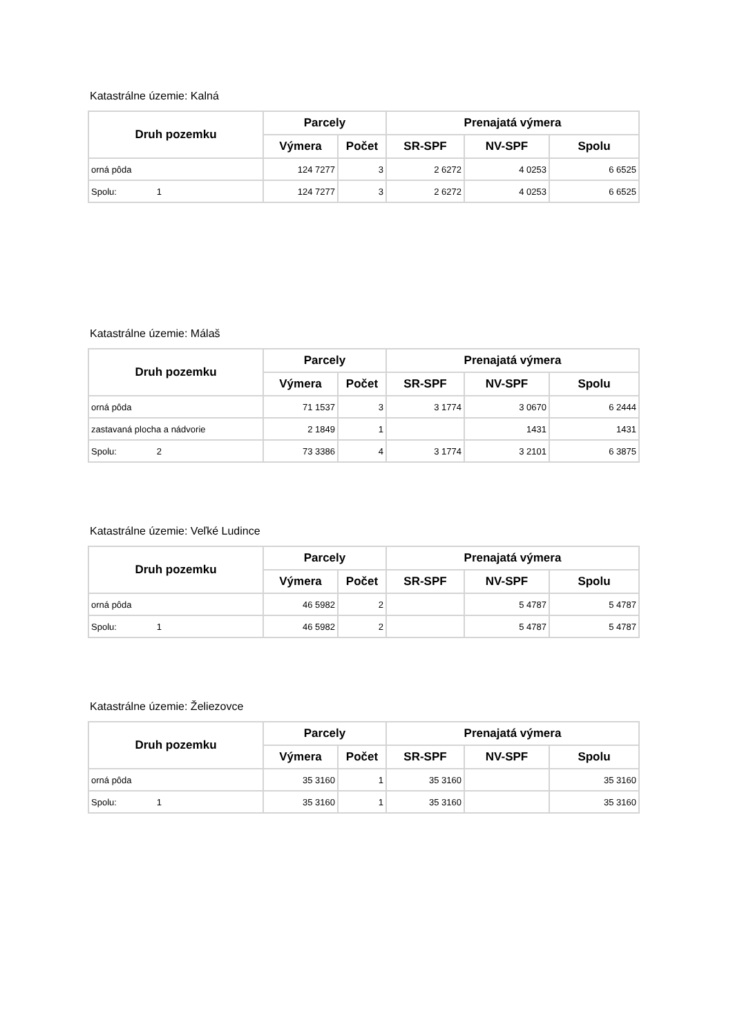Katastrálne územie: Kalná
| Druh pozemku | Parcely | | Prenajatá výmera | | |
| --- | --- | --- | --- | --- | --- |
| | Výmera | Počet | SR-SPF | NV-SPF | Spolu |
| orná pôda | 124 7277 | 3 | 2 6272 | 4 0253 | 6 6525 |
| Spolu: 1 | 124 7277 | 3 | 2 6272 | 4 0253 | 6 6525 |
Katastrálne územie: Málaš
| Druh pozemku | Parcely | | Prenajatá výmera | | |
| --- | --- | --- | --- | --- | --- |
| | Výmera | Počet | SR-SPF | NV-SPF | Spolu |
| orná pôda | 71 1537 | 3 | 3 1774 | 3 0670 | 6 2444 |
| zastavaná plocha a nádvorie | 2 1849 | 1 | | 1431 | 1431 |
| Spolu: 2 | 73 3386 | 4 | 3 1774 | 3 2101 | 6 3875 |
Katastrálne územie: Veľké Ludince
| Druh pozemku | Parcely | | Prenajatá výmera | | |
| --- | --- | --- | --- | --- | --- |
| | Výmera | Počet | SR-SPF | NV-SPF | Spolu |
| orná pôda | 46 5982 | 2 | | 5 4787 | 5 4787 |
| Spolu: 1 | 46 5982 | 2 | | 5 4787 | 5 4787 |
Katastrálne územie: Želiezovce
| Druh pozemku | Parcely | | Prenajatá výmera | | |
| --- | --- | --- | --- | --- | --- |
| | Výmera | Počet | SR-SPF | NV-SPF | Spolu |
| orná pôda | 35 3160 | 1 | 35 3160 | | 35 3160 |
| Spolu: 1 | 35 3160 | 1 | 35 3160 | | 35 3160 |